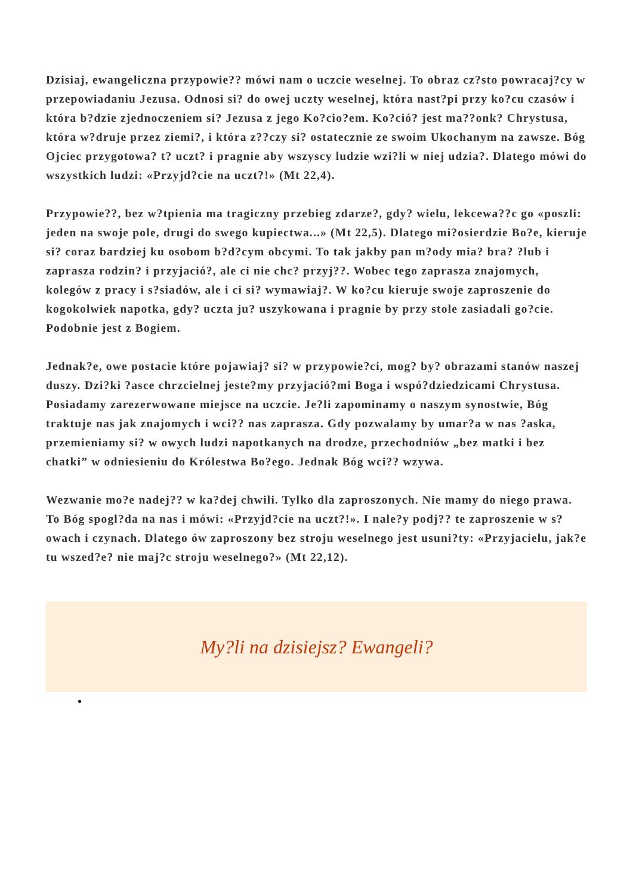Dzisiaj, ewangeliczna przypowie?? mówi nam o uczcie weselnej. To obraz cz?sto powracaj?cy w przepowiadaniu Jezusa. Odnosi si? do owej uczty weselnej, która nast?pi przy ko?cu czasów i która b?dzie zjednoczeniem si? Jezusa z jego Ko?cio?em. Ko?ció? jest ma??onk? Chrystusa, która w?druje przez ziemi?, i która z??czy si? ostatecznie ze swoim Ukochanym na zawsze. Bóg Ojciec przygotowa? t? uczt? i pragnie aby wszyscy ludzie wzi?li w niej udzia?. Dlatego mówi do wszystkich ludzi: «Przyjd?cie na uczt?!» (Mt 22,4).
Przypowie??, bez w?tpienia ma tragiczny przebieg zdarze?, gdy? wielu, lekcewa??c go «poszli: jeden na swoje pole, drugi do swego kupiectwa...» (Mt 22,5). Dlatego mi?osierdzie Bo?e, kieruje si? coraz bardziej ku osobom b?d?cym obcymi. To tak jakby pan m?ody mia? bra? ?lub i zaprasza rodzin? i przyjació?, ale ci nie chc? przyj??. Wobec tego zaprasza znajomych, kolegów z pracy i s?siadów, ale i ci si? wymawiaj?. W ko?cu kieruje swoje zaproszenie do kogokolwiek napotka, gdy? uczta ju? uszykowana i pragnie by przy stole zasiadali go?cie. Podobnie jest z Bogiem.
Jednak?e, owe postacie które pojawiaj? si? w przypowie?ci, mog? by? obrazami stanów naszej duszy. Dzi?ki ?asce chrzcielnej jeste?my przyjació?mi Boga i wspó?dziedzicami Chrystusa. Posiadamy zarezerwowane miejsce na uczcie. Je?li zapominamy o naszym synostwie, Bóg traktuje nas jak znajomych i wci?? nas zaprasza. Gdy pozwalamy by umar?a w nas ?aska, przemieniamy si? w owych ludzi napotkanych na drodze, przechodniów „bez matki i bez chatki” w odniesieniu do Królestwa Bo?ego. Jednak Bóg wci?? wzywa.
Wezwanie mo?e nadej?? w ka?dej chwili. Tylko dla zaproszonych. Nie mamy do niego prawa. To Bóg spogl?da na nas i mówi: «Przyjd?cie na uczt?!». I nale?y podj?? te zaproszenie w s?owach i czynach. Dlatego ów zaproszony bez stroju weselnego jest usuni?ty: «Przyjacielu, jak?e tu wszed?e? nie maj?c stroju weselnego?» (Mt 22,12).
My?li na dzisiejsz? Ewangeli?